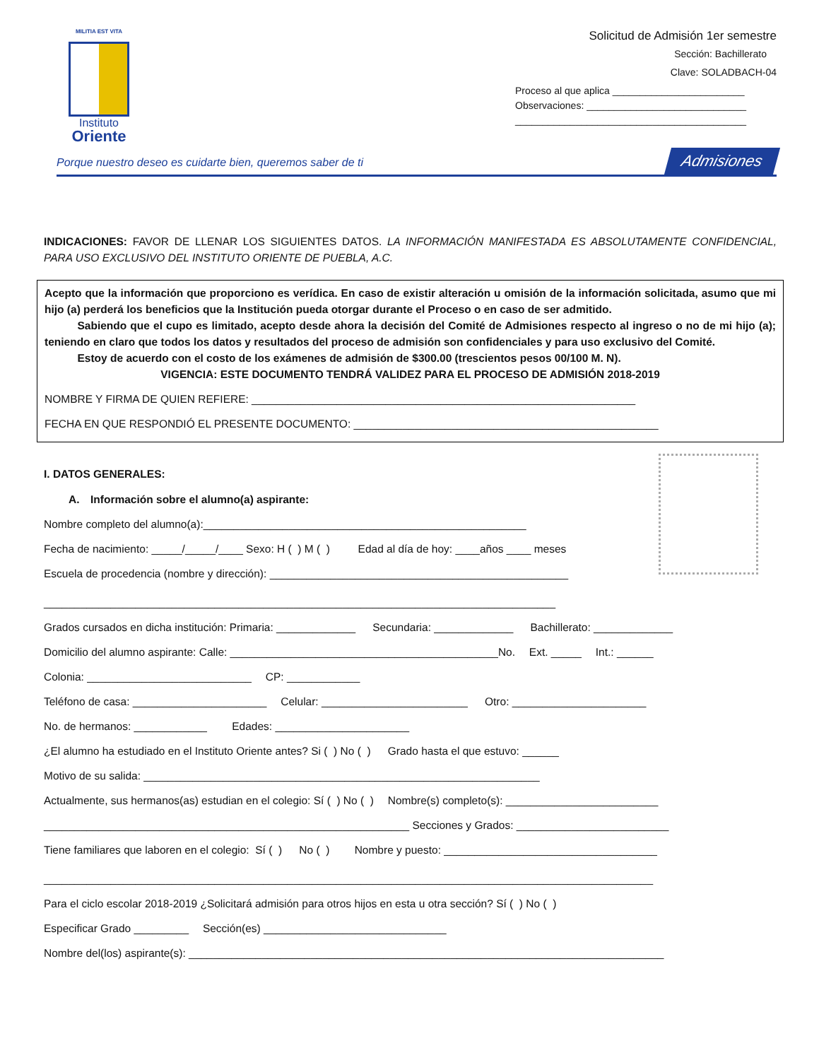MILITIA EST VITA
Instituto
Oriente
Solicitud de Admisión 1er semestre
Sección: Bachillerato
Clave: SOLADBACH-04
Proceso al que aplica ________________________
Observaciones: _____________________________
__________________________________________
Porque nuestro deseo es cuidarte bien, queremos saber de ti Admisiones
INDICACIONES: FAVOR DE LLENAR LOS SIGUIENTES DATOS. LA INFORMACIÓN MANIFESTADA ES ABSOLUTAMENTE CONFIDENCIAL, PARA USO EXCLUSIVO DEL INSTITUTO ORIENTE DE PUEBLA, A.C.
Acepto que la información que proporciono es verídica. En caso de existir alteración u omisión de la información solicitada, asumo que mi hijo (a) perderá los beneficios que la Institución pueda otorgar durante el Proceso o en caso de ser admitido.
   Sabiendo que el cupo es limitado, acepto desde ahora la decisión del Comité de Admisiones respecto al ingreso o no de mi hijo (a); teniendo en claro que todos los datos y resultados del proceso de admisión son confidenciales y para uso exclusivo del Comité.
   Estoy de acuerdo con el costo de los exámenes de admisión de $300.00 (trescientos pesos 00/100 M. N).
VIGENCIA: ESTE DOCUMENTO TENDRÁ VALIDEZ PARA EL PROCESO DE ADMISIÓN 2018-2019
NOMBRE Y FIRMA DE QUIEN REFIERE: _______________________________________________________________
FECHA EN QUE RESPONDIÓ EL PRESENTE DOCUMENTO: __________________________________________________
I. DATOS GENERALES:
A. Información sobre el alumno(a) aspirante:
Nombre completo del alumno(a):_____________________________________________________
Fecha de nacimiento: _____/_____/____ Sexo: H ( ) M ( )    Edad al día de hoy: ____años ____ meses
Escuela de procedencia (nombre y dirección): _________________________________________________
____________________________________________________________________________________
Grados cursados en dicha institución: Primaria: _____________   Secundaria: _____________   Bachillerato: _____________
Domicilio del alumno aspirante: Calle: ____________________________________________No.  Ext. _____  Int.: ______
Colonia: ___________________________  CP: ____________
Teléfono de casa: ______________________  Celular: ________________________   Otro: ______________________
No. de hermanos: ____________   Edades: ______________________
¿El alumno ha estudiado en el Instituto Oriente antes? Si ( ) No ( )   Grado hasta el que estuvo: ______
Motivo de su salida: _________________________________________________________________
Actualmente, sus hermanos(as) estudian en el colegio: Sí ( ) No ( )  Nombre(s) completo(s): _________________________
____________________________________________________________ Secciones y Grados: _________________________
Tiene familiares que laboren en el colegio: Sí ( )   No ( )   Nombre y puesto: ___________________________________
____________________________________________________________________________________________________
Para el ciclo escolar 2018-2019 ¿Solicitará admisión para otros hijos en esta u otra sección? Sí ( ) No ( )
Especificar Grado _________  Sección(es) ______________________________
Nombre del(los) aspirante(s): ______________________________________________________________________________